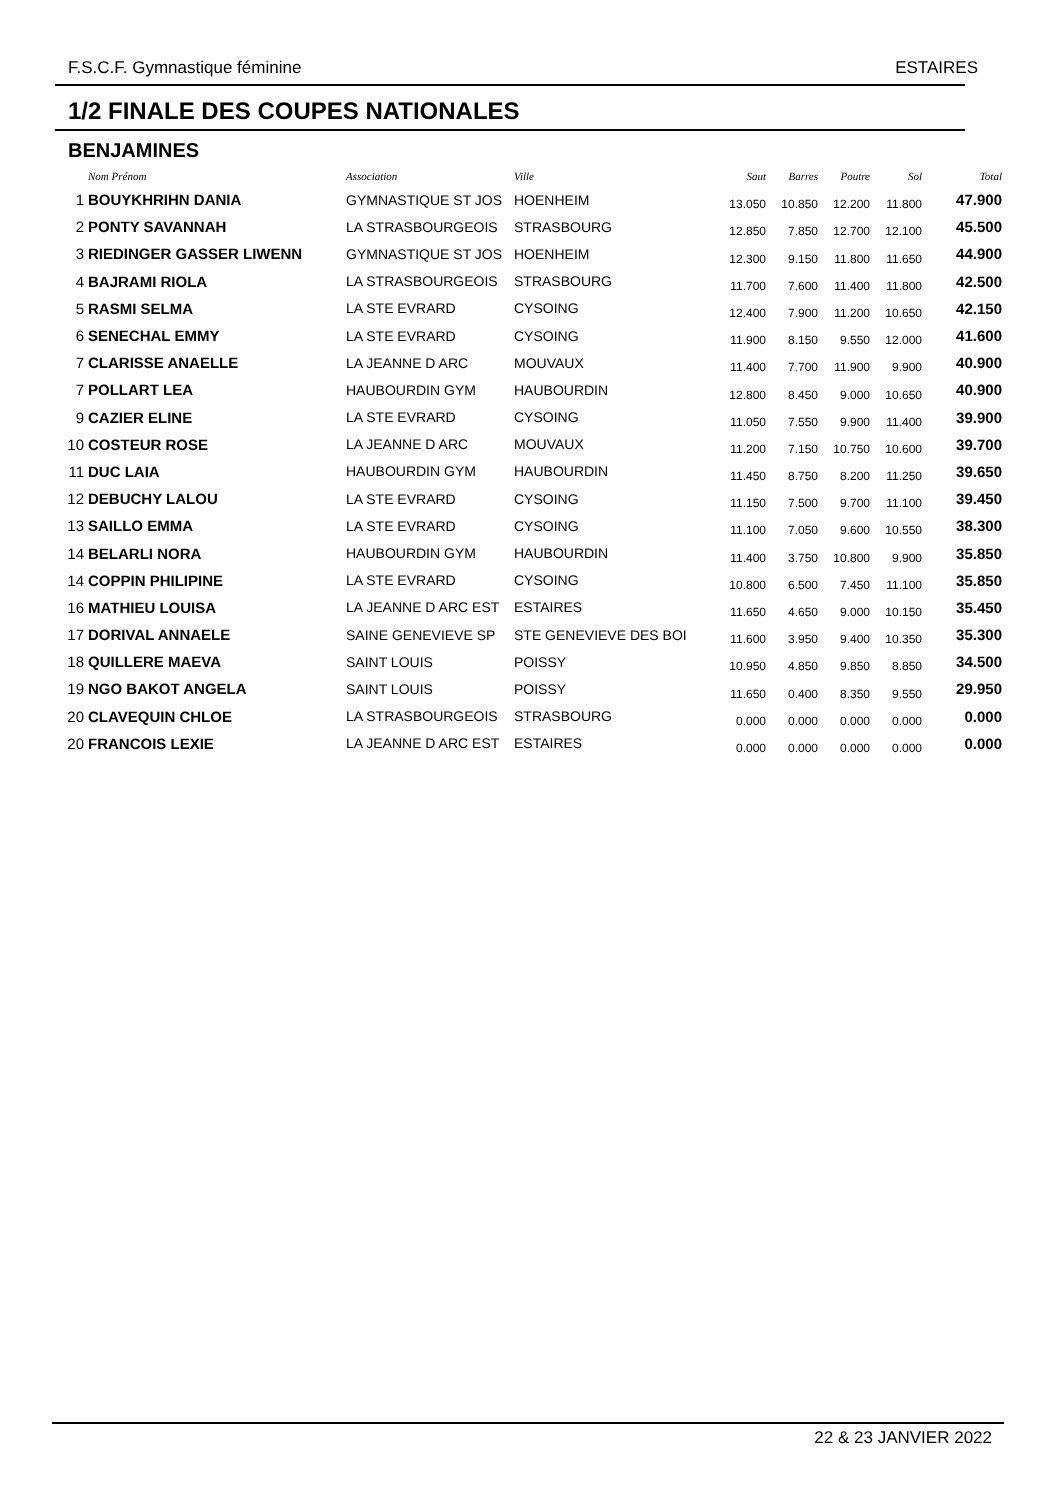F.S.C.F. Gymnastique féminine ESTAIRES
1/2 FINALE DES COUPES NATIONALES
BENJAMINES
| | Nom Prénom | Association | Ville | Saut | Barres | Poutre | Sol | Total |
| --- | --- | --- | --- | --- | --- | --- | --- | --- |
| 1 | BOUYKHRIHN DANIA | GYMNASTIQUE ST JOS | HOENHEIM | 13.050 | 10.850 | 12.200 | 11.800 | 47.900 |
| 2 | PONTY SAVANNAH | LA STRASBOURGEOIS | STRASBOURG | 12.850 | 7.850 | 12.700 | 12.100 | 45.500 |
| 3 | RIEDINGER GASSER LIWENN | GYMNASTIQUE ST JOS | HOENHEIM | 12.300 | 9.150 | 11.800 | 11.650 | 44.900 |
| 4 | BAJRAMI RIOLA | LA STRASBOURGEOIS | STRASBOURG | 11.700 | 7.600 | 11.400 | 11.800 | 42.500 |
| 5 | RASMI SELMA | LA STE EVRARD | CYSOING | 12.400 | 7.900 | 11.200 | 10.650 | 42.150 |
| 6 | SENECHAL EMMY | LA STE EVRARD | CYSOING | 11.900 | 8.150 | 9.550 | 12.000 | 41.600 |
| 7 | CLARISSE ANAELLE | LA JEANNE D ARC | MOUVAUX | 11.400 | 7.700 | 11.900 | 9.900 | 40.900 |
| 7 | POLLART LEA | HAUBOURDIN GYM | HAUBOURDIN | 12.800 | 8.450 | 9.000 | 10.650 | 40.900 |
| 9 | CAZIER ELINE | LA STE EVRARD | CYSOING | 11.050 | 7.550 | 9.900 | 11.400 | 39.900 |
| 10 | COSTEUR ROSE | LA JEANNE D ARC | MOUVAUX | 11.200 | 7.150 | 10.750 | 10.600 | 39.700 |
| 11 | DUC LAIA | HAUBOURDIN GYM | HAUBOURDIN | 11.450 | 8.750 | 8.200 | 11.250 | 39.650 |
| 12 | DEBUCHY LALOU | LA STE EVRARD | CYSOING | 11.150 | 7.500 | 9.700 | 11.100 | 39.450 |
| 13 | SAILLO EMMA | LA STE EVRARD | CYSOING | 11.100 | 7.050 | 9.600 | 10.550 | 38.300 |
| 14 | BELARLI NORA | HAUBOURDIN GYM | HAUBOURDIN | 11.400 | 3.750 | 10.800 | 9.900 | 35.850 |
| 14 | COPPIN PHILIPINE | LA STE EVRARD | CYSOING | 10.800 | 6.500 | 7.450 | 11.100 | 35.850 |
| 16 | MATHIEU LOUISA | LA JEANNE D ARC EST | ESTAIRES | 11.650 | 4.650 | 9.000 | 10.150 | 35.450 |
| 17 | DORIVAL ANNAELE | SAINE GENEVIEVE SP | STE GENEVIEVE DES BOI | 11.600 | 3.950 | 9.400 | 10.350 | 35.300 |
| 18 | QUILLERE MAEVA | SAINT LOUIS | POISSY | 10.950 | 4.850 | 9.850 | 8.850 | 34.500 |
| 19 | NGO BAKOT ANGELA | SAINT LOUIS | POISSY | 11.650 | 0.400 | 8.350 | 9.550 | 29.950 |
| 20 | CLAVEQUIN CHLOE | LA STRASBOURGEOIS | STRASBOURG | 0.000 | 0.000 | 0.000 | 0.000 | 0.000 |
| 20 | FRANCOIS LEXIE | LA JEANNE D ARC EST | ESTAIRES | 0.000 | 0.000 | 0.000 | 0.000 | 0.000 |
22 & 23 JANVIER 2022